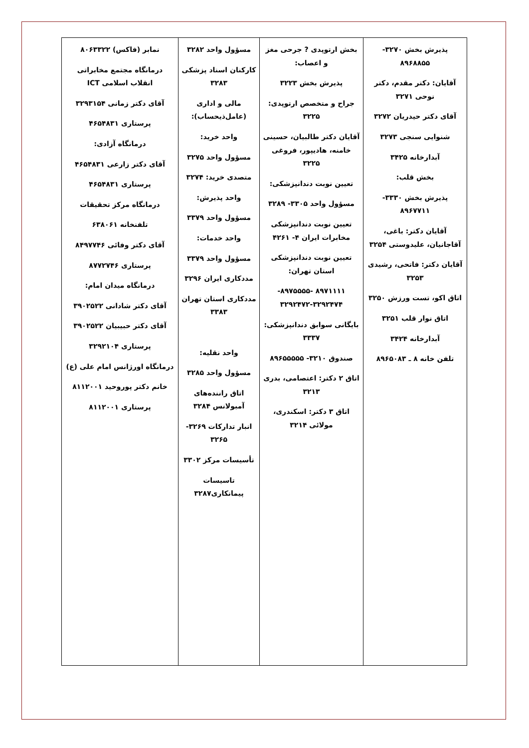| پذیرش بخش ۳۲۷۰- ۸۹۶۸۸۵۵ آقایان: دکتر مقدم، دکتر نوحی ۳۲۷۱ آقای دکتر حیدریان ۳۲۷۲ شنوایی سنجی ۳۲۷۳ آبدارخانه ۳۴۲۵ بخش قلب: پذیرش بخش ۳۳۳۰- ۸۹۶۷۷۱۱ آقایان دکتر: باغی، آقاجانیان، علیدوستی ۳۲۵۴ آقایان دکتر: فاتحی، رشیدی ۳۲۵۳ اتاق اکو، تست ورزش ۳۲۵۰ اتاق نوار قلب ۳۲۵۱ آبدارخانه ۳۴۲۴ تلفن خانه ۸ ـ ۸۹۶۵۰۸۳ | بخش ارتوپدی ? جرحی مغز و اعصاب: پذیرش بخش ۳۲۲۳ جراح و متخصص ارتوپدی: ۳۲۲۵ آقایان دکتر طالبیان، حسینی خامنه، هادیپور، فروغی ۳۲۲۵ تعیین نوبت دندانپزشکی: مسؤول واحد ۳۳۰۵- ۳۲۸۹ تعیین نوبت دندانپزشکی مخابرات ایران ۴- ۴۲۶۱ تعیین نوبت دندانپزشکی استان تهران: ۸۹۷۱۱۱۱ -۸۹۷۵۵۵۵- ۳۲۹۲۴۷۲-۳۲۹۲۴۷۴ بایگانی سوابق دندانپزشکی: ۳۳۳۷ صندوق ۳۲۱۰- ۸۹۶۵۵۵۵۵ اتاق ۲ دکتر: اعتصامی، بدری ۳۲۱۳ اتاق ۳ دکتر: اسکندری، مولائی ۳۲۱۴ | مسؤول واحد ۳۲۸۲ کارکنان اسناد پزشکی ۳۲۸۳ مالی و اداری (عامل‌ذیحساب): واحد خرید: مسؤول واحد ۳۲۷۵ متصدی خرید: ۳۲۷۴ واحد پذیرش: مسؤول واحد ۳۳۷۹ واحد خدمات: مسؤول واحد ۳۳۷۹ مددکاری ایران ۳۲۹۶ مددکاری استان تهران ۳۳۸۳ واحد نقلیه: مسؤول واحد ۳۲۸۵ اتاق راننده‌های آمبولانس ۳۲۸۴ انبار تدارکات ۳۲۶۹- ۳۲۶۵ تأسیسات مرکز ۳۳۰۲ تاسیسات پیمانکاری۳۲۸۷ | نمابر (فاکس) ۸۰۶۳۳۲۲ درمانگاه مجتمع مخابراتی انقلاب اسلامی ICT آقای دکتر زمانی ۳۲۹۳۱۵۴ پرستاری ۴۶۵۴۸۳۱ درمانگاه آزادی: آقای دکتر زارعی ۴۶۵۴۸۳۱ پرستاری ۴۶۵۴۸۳۱ درمانگاه مرکز تحقیقات تلفنخانه ۶۳۸۰۶۱ آقای دکتر وفائی ۸۴۹۷۷۴۶ پرستاری ۸۷۷۲۷۴۶ درمانگاه میدان امام: آقای دکتر شادانی ۳۹۰۲۵۲۲ آقای دکتر حبیبیان ۳۹۰۲۵۲۲ پرستاری ۳۲۹۲۱۰۴ درمانگاه اورژانس امام علی (ع) خانم دکتر پوروحید ۸۱۱۲۰۰۱ پرستاری ۸۱۱۲۰۰۱ |